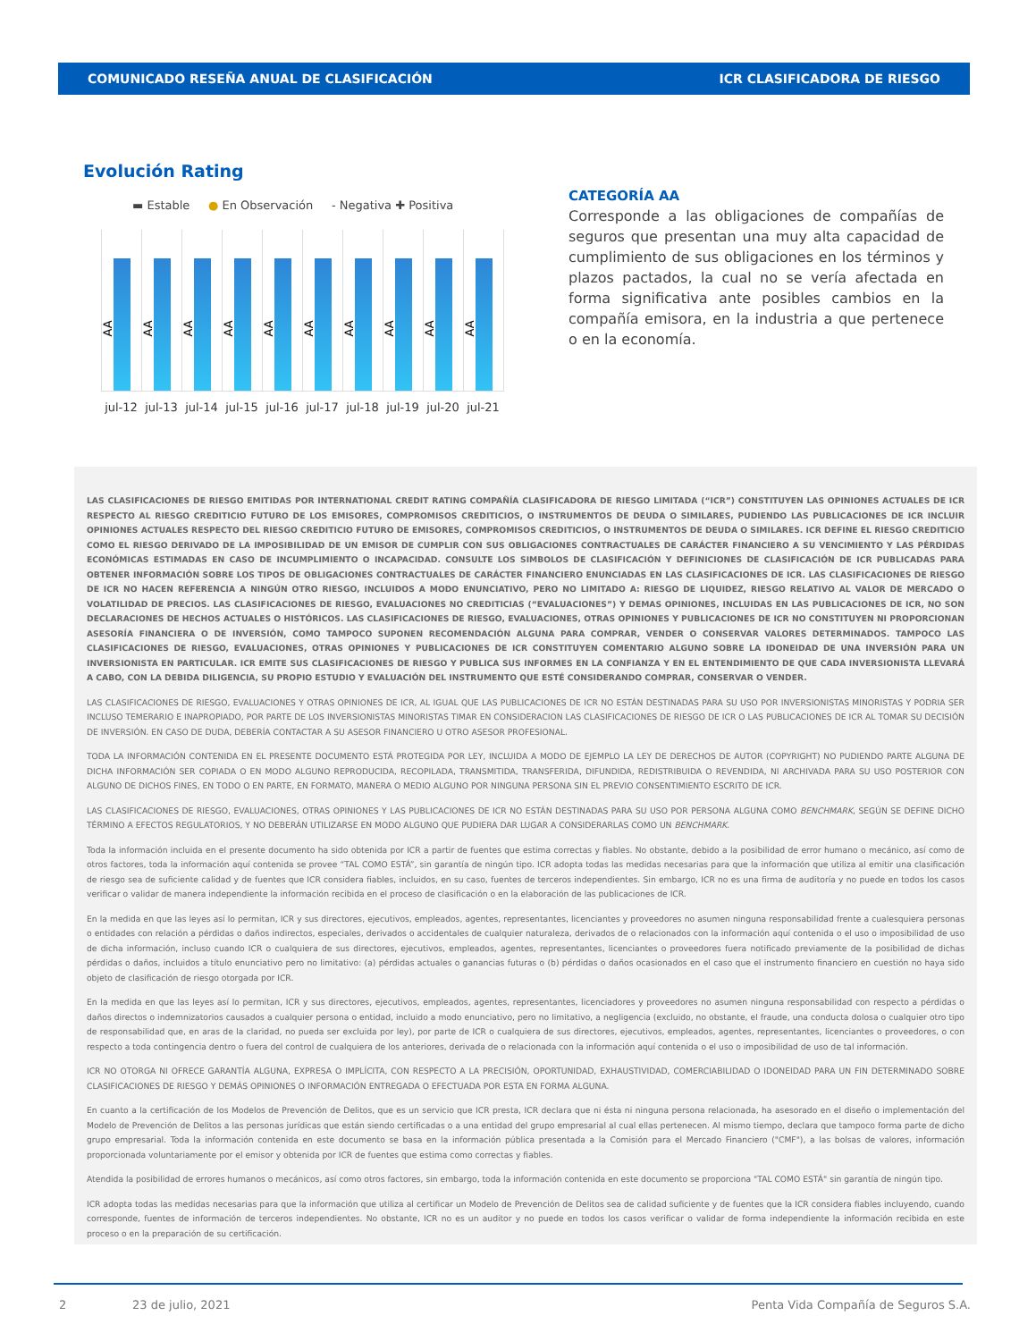COMUNICADO RESEÑA ANUAL DE CLASIFICACIÓN ICR CLASIFICADORA DE RIESGO
Evolución Rating
▬ Estable ● En Observación - Negativa ✚ Positiva
AA
AA
AA
AA
AA
AA
AA
AA
AA
AA
jul-12 jul-13 jul-14 jul-15 jul-16 jul-17 jul-18 jul-19 jul-20 jul-21
CATEGORÍA AA
Corresponde a las obligaciones de compañías de seguros que presentan una muy alta capacidad de cumplimiento de sus obligaciones en los términos y plazos pactados, la cual no se vería afectada en forma significativa ante posibles cambios en la compañía emisora, en la industria a que pertenece o en la economía.
LAS CLASIFICACIONES DE RIESGO EMITIDAS POR INTERNATIONAL CREDIT RATING COMPAÑÍA CLASIFICADORA DE RIESGO LIMITADA (“ICR”) CONSTITUYEN LAS OPINIONES ACTUALES DE ICR RESPECTO AL RIESGO CREDITICIO FUTURO DE LOS EMISORES, COMPROMISOS CREDITICIOS, O INSTRUMENTOS DE DEUDA O SIMILARES, PUDIENDO LAS PUBLICACIONES DE ICR INCLUIR OPINIONES ACTUALES RESPECTO DEL RIESGO CREDITICIO FUTURO DE EMISORES, COMPROMISOS CREDITICIOS, O INSTRUMENTOS DE DEUDA O SIMILARES. ICR DEFINE EL RIESGO CREDITICIO COMO EL RIESGO DERIVADO DE LA IMPOSIBILIDAD DE UN EMISOR DE CUMPLIR CON SUS OBLIGACIONES CONTRACTUALES DE CARÁCTER FINANCIERO A SU VENCIMIENTO Y LAS PÉRDIDAS ECONÓMICAS ESTIMADAS EN CASO DE INCUMPLIMIENTO O INCAPACIDAD. CONSULTE LOS SIMBOLOS DE CLASIFICACIÓN Y DEFINICIONES DE CLASIFICACIÓN DE ICR PUBLICADAS PARA OBTENER INFORMACIÓN SOBRE LOS TIPOS DE OBLIGACIONES CONTRACTUALES DE CARÁCTER FINANCIERO ENUNCIADAS EN LAS CLASIFICACIONES DE ICR. LAS CLASIFICACIONES DE RIESGO DE ICR NO HACEN REFERENCIA A NINGÚN OTRO RIESGO, INCLUIDOS A MODO ENUNCIATIVO, PERO NO LIMITADO A: RIESGO DE LIQUIDEZ, RIESGO RELATIVO AL VALOR DE MERCADO O VOLATILIDAD DE PRECIOS. LAS CLASIFICACIONES DE RIESGO, EVALUACIONES NO CREDITICIAS (“EVALUACIONES”) Y DEMAS OPINIONES, INCLUIDAS EN LAS PUBLICACIONES DE ICR, NO SON DECLARACIONES DE HECHOS ACTUALES O HISTÓRICOS. LAS CLASIFICACIONES DE RIESGO, EVALUACIONES, OTRAS OPINIONES Y PUBLICACIONES DE ICR NO CONSTITUYEN NI PROPORCIONAN ASESORÍA FINANCIERA O DE INVERSIÓN, COMO TAMPOCO SUPONEN RECOMENDACIÓN ALGUNA PARA COMPRAR, VENDER O CONSERVAR VALORES DETERMINADOS. TAMPOCO LAS CLASIFICACIONES DE RIESGO, EVALUACIONES, OTRAS OPINIONES Y PUBLICACIONES DE ICR CONSTITUYEN COMENTARIO ALGUNO SOBRE LA IDONEIDAD DE UNA INVERSIÓN PARA UN INVERSIONISTA EN PARTICULAR. ICR EMITE SUS CLASIFICACIONES DE RIESGO Y PUBLICA SUS INFORMES EN LA CONFIANZA Y EN EL ENTENDIMIENTO DE QUE CADA INVERSIONISTA LLEVARÁ A CABO, CON LA DEBIDA DILIGENCIA, SU PROPIO ESTUDIO Y EVALUACIÓN DEL INSTRUMENTO QUE ESTÉ CONSIDERANDO COMPRAR, CONSERVAR O VENDER.
LAS CLASIFICACIONES DE RIESGO, EVALUACIONES Y OTRAS OPINIONES DE ICR, AL IGUAL QUE LAS PUBLICACIONES DE ICR NO ESTÁN DESTINADAS PARA SU USO POR INVERSIONISTAS MINORISTAS Y PODRIA SER INCLUSO TEMERARIO E INAPROPIADO, POR PARTE DE LOS INVERSIONISTAS MINORISTAS TIMAR EN CONSIDERACION LAS CLASIFICACIONES DE RIESGO DE ICR O LAS PUBLICACIONES DE ICR AL TOMAR SU DECISIÓN DE INVERSIÓN. EN CASO DE DUDA, DEBERÍA CONTACTAR A SU ASESOR FINANCIERO U OTRO ASESOR PROFESIONAL.
TODA LA INFORMACIÓN CONTENIDA EN EL PRESENTE DOCUMENTO ESTÁ PROTEGIDA POR LEY, INCLUIDA A MODO DE EJEMPLO LA LEY DE DERECHOS DE AUTOR (COPYRIGHT) NO PUDIENDO PARTE ALGUNA DE DICHA INFORMACIÓN SER COPIADA O EN MODO ALGUNO REPRODUCIDA, RECOPILADA, TRANSMITIDA, TRANSFERIDA, DIFUNDIDA, REDISTRIBUIDA O REVENDIDA, NI ARCHIVADA PARA SU USO POSTERIOR CON ALGUNO DE DICHOS FINES, EN TODO O EN PARTE, EN FORMATO, MANERA O MEDIO ALGUNO POR NINGUNA PERSONA SIN EL PREVIO CONSENTIMIENTO ESCRITO DE ICR.
LAS CLASIFICACIONES DE RIESGO, EVALUACIONES, OTRAS OPINIONES Y LAS PUBLICACIONES DE ICR NO ESTÁN DESTINADAS PARA SU USO POR PERSONA ALGUNA COMO BENCHMARK, SEGÚN SE DEFINE DICHO TÉRMINO A EFECTOS REGULATORIOS, Y NO DEBERÁN UTILIZARSE EN MODO ALGUNO QUE PUDIERA DAR LUGAR A CONSIDERARLAS COMO UN BENCHMARK.
Toda la información incluida en el presente documento ha sido obtenida por ICR a partir de fuentes que estima correctas y fiables. No obstante, debido a la posibilidad de error humano o mecánico, así como de otros factores, toda la información aquí contenida se provee “TAL COMO ESTÁ”, sin garantía de ningún tipo. ICR adopta todas las medidas necesarias para que la información que utiliza al emitir una clasificación de riesgo sea de suficiente calidad y de fuentes que ICR considera fiables, incluidos, en su caso, fuentes de terceros independientes. Sin embargo, ICR no es una firma de auditoría y no puede en todos los casos verificar o validar de manera independiente la información recibida en el proceso de clasificación o en la elaboración de las publicaciones de ICR.
En la medida en que las leyes así lo permitan, ICR y sus directores, ejecutivos, empleados, agentes, representantes, licenciantes y proveedores no asumen ninguna responsabilidad frente a cualesquiera personas o entidades con relación a pérdidas o daños indirectos, especiales, derivados o accidentales de cualquier naturaleza, derivados de o relacionados con la información aquí contenida o el uso o imposibilidad de uso de dicha información, incluso cuando ICR o cualquiera de sus directores, ejecutivos, empleados, agentes, representantes, licenciantes o proveedores fuera notificado previamente de la posibilidad de dichas pérdidas o daños, incluidos a título enunciativo pero no limitativo: (a) pérdidas actuales o ganancias futuras o (b) pérdidas o daños ocasionados en el caso que el instrumento financiero en cuestión no haya sido objeto de clasificación de riesgo otorgada por ICR.
En la medida en que las leyes así lo permitan, ICR y sus directores, ejecutivos, empleados, agentes, representantes, licenciadores y proveedores no asumen ninguna responsabilidad con respecto a pérdidas o daños directos o indemnizatorios causados a cualquier persona o entidad, incluido a modo enunciativo, pero no limitativo, a negligencia (excluido, no obstante, el fraude, una conducta dolosa o cualquier otro tipo de responsabilidad que, en aras de la claridad, no pueda ser excluida por ley), por parte de ICR o cualquiera de sus directores, ejecutivos, empleados, agentes, representantes, licenciantes o proveedores, o con respecto a toda contingencia dentro o fuera del control de cualquiera de los anteriores, derivada de o relacionada con la información aquí contenida o el uso o imposibilidad de uso de tal información.
ICR NO OTORGA NI OFRECE GARANTÍA ALGUNA, EXPRESA O IMPLÍCITA, CON RESPECTO A LA PRECISIÓN, OPORTUNIDAD, EXHAUSTIVIDAD, COMERCIABILIDAD O IDONEIDAD PARA UN FIN DETERMINADO SOBRE CLASIFICACIONES DE RIESGO Y DEMÁS OPINIONES O INFORMACIÓN ENTREGADA O EFECTUADA POR ESTA EN FORMA ALGUNA.
En cuanto a la certificación de los Modelos de Prevención de Delitos, que es un servicio que ICR presta, ICR declara que ni ésta ni ninguna persona relacionada, ha asesorado en el diseño o implementación del Modelo de Prevención de Delitos a las personas jurídicas que están siendo certificadas o a una entidad del grupo empresarial al cual ellas pertenecen. Al mismo tiempo, declara que tampoco forma parte de dicho grupo empresarial. Toda la información contenida en este documento se basa en la información pública presentada a la Comisión para el Mercado Financiero ("CMF"), a las bolsas de valores, información proporcionada voluntariamente por el emisor y obtenida por ICR de fuentes que estima como correctas y fiables.
Atendida la posibilidad de errores humanos o mecánicos, así como otros factores, sin embargo, toda la información contenida en este documento se proporciona "TAL COMO ESTÁ" sin garantía de ningún tipo.
ICR adopta todas las medidas necesarias para que la información que utiliza al certificar un Modelo de Prevención de Delitos sea de calidad suficiente y de fuentes que la ICR considera fiables incluyendo, cuando corresponde, fuentes de información de terceros independientes. No obstante, ICR no es un auditor y no puede en todos los casos verificar o validar de forma independiente la información recibida en este proceso o en la preparación de su certificación.
2 23 de julio, 2021 Penta Vida Compañía de Seguros S.A.